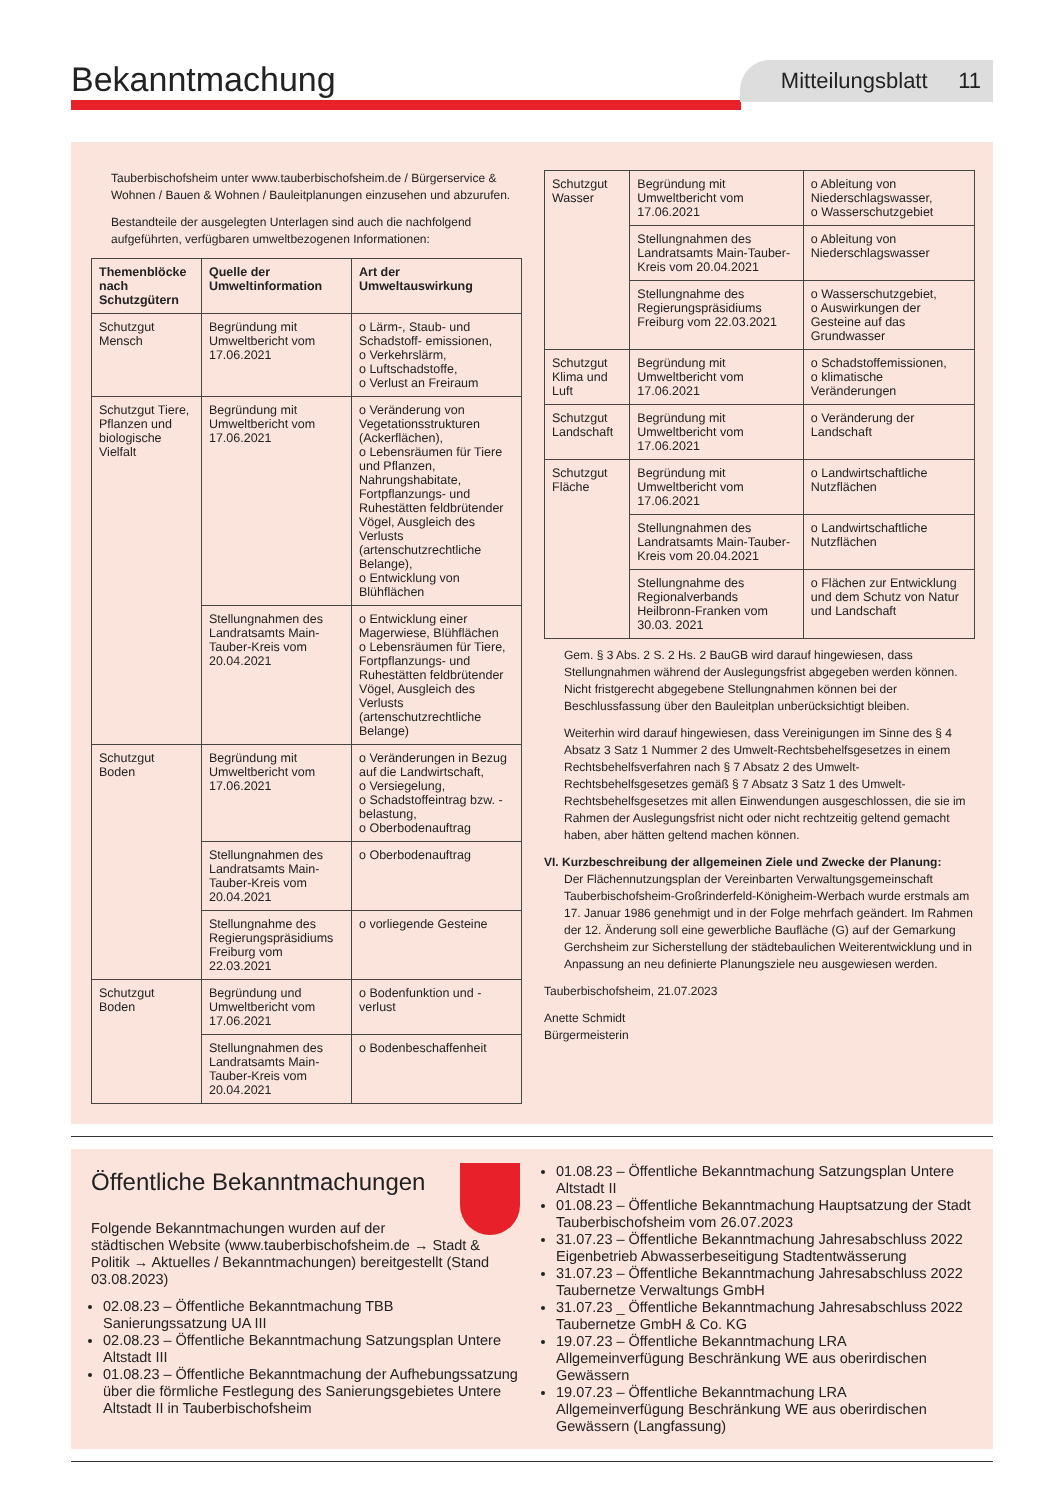Bekanntmachung
Mitteilungsblatt 11
Tauberbischofsheim unter www.tauberbischofsheim.de / Bürgerservice & Wohnen / Bauen & Wohnen / Bauleitplanungen einzusehen und abzurufen.
Bestandteile der ausgelegten Unterlagen sind auch die nachfolgend aufgeführten, verfügbaren umweltbezogenen Informationen:
| Themenblöcke nach Schutzgütern | Quelle der Umweltinformation | Art der Umweltauswirkung |
| --- | --- | --- |
| Schutzgut Mensch | Begründung mit Umweltbericht vom 17.06.2021 | o Lärm-, Staub- und Schadstoff- emissionen, o Verkehrslärm, o Luftschadstoffe, o Verlust an Freiraum |
| Schutzgut Tiere, Pflanzen und biologische Vielfalt | Begründung mit Umweltbericht vom 17.06.2021 | o Veränderung von Vegetationsstrukturen (Ackerflächen), o Lebensräumen für Tiere und Pflanzen, Nahrungshabitate, Fortpflanzungs- und Ruhestätten feldbrütender Vögel, Ausgleich des Verlusts (artenschutzrechtliche Belange), o Entwicklung von Blühflächen |
| | Stellungnahmen des Landratsamts Main-Tauber-Kreis vom 20.04.2021 | o Entwicklung einer Magerwiese, Blühflächen o Lebensräumen für Tiere, Fortpflanzungs- und Ruhestätten feldbrütender Vögel, Ausgleich des Verlusts (artenschutzrechtliche Belange) |
| Schutzgut Boden | Begründung mit Umweltbericht vom 17.06.2021 | o Veränderungen in Bezug auf die Landwirtschaft, o Versiegelung, o Schadstoffeintrag bzw. -belastung, o Oberbodenauftrag |
| | Stellungnahmen des Landratsamts Main-Tauber-Kreis vom 20.04.2021 | o Oberbodenauftrag |
| | Stellungnahme des Regierungspräsidiums Freiburg vom 22.03.2021 | o vorliegende Gesteine |
| Schutzgut Boden | Begründung und Umweltbericht vom 17.06.2021 | o Bodenfunktion und -verlust |
| | Stellungnahmen des Landratsamts Main-Tauber-Kreis vom 20.04.2021 | o Bodenbeschaffenheit |
| Schutzgut Wasser | Begründung mit Umweltbericht vom 17.06.2021 | o Ableitung von Niederschlagswasser, o Wasserschutzgebiet |
| | Stellungnahmen des Landratsamts Main-Tauber-Kreis vom 20.04.2021 | o Ableitung von Niederschlagswasser |
| | Stellungnahme des Regierungspräsidiums Freiburg vom 22.03.2021 | o Wasserschutzgebiet, o Auswirkungen der Gesteine auf das Grundwasser |
| Schutzgut Klima und Luft | Begründung mit Umweltbericht vom 17.06.2021 | o Schadstoffemissionen, o klimatische Veränderungen |
| Schutzgut Landschaft | Begründung mit Umweltbericht vom 17.06.2021 | o Veränderung der Landschaft |
| Schutzgut Fläche | Begründung mit Umweltbericht vom 17.06.2021 | o Landwirtschaftliche Nutzflächen |
| | Stellungnahmen des Landratsamts Main-Tauber-Kreis vom 20.04.2021 | o Landwirtschaftliche Nutzflächen |
| | Stellungnahme des Regionalverbands Heilbronn-Franken vom 30.03. 2021 | o Flächen zur Entwicklung und dem Schutz von Natur und Landschaft |
Gem. § 3 Abs. 2 S. 2 Hs. 2 BauGB wird darauf hingewiesen, dass Stellungnahmen während der Auslegungsfrist abgegeben werden können. Nicht fristgerecht abgegebene Stellungnahmen können bei der Beschlussfassung über den Bauleitplan unberücksichtigt bleiben.
Weiterhin wird darauf hingewiesen, dass Vereinigungen im Sinne des § 4 Absatz 3 Satz 1 Nummer 2 des Umwelt-Rechtsbehelfsgesetzes in einem Rechtsbehelfsverfahren nach § 7 Absatz 2 des Umwelt-Rechtsbehelfsgesetzes gemäß § 7 Absatz 3 Satz 1 des Umwelt-Rechtsbehelfsgesetzes mit allen Einwendungen ausgeschlossen, die sie im Rahmen der Auslegungsfrist nicht oder nicht rechtzeitig geltend gemacht haben, aber hätten geltend machen können.
VI. Kurzbeschreibung der allgemeinen Ziele und Zwecke der Planung:
Der Flächennutzungsplan der Vereinbarten Verwaltungsgemeinschaft Tauberbischofsheim-Großrinderfeld-Königheim-Werbach wurde erstmals am 17. Januar 1986 genehmigt und in der Folge mehrfach geändert. Im Rahmen der 12. Änderung soll eine gewerbliche Baufläche (G) auf der Gemarkung Gerchsheim zur Sicherstellung der städtebaulichen Weiterentwicklung und in Anpassung an neu definierte Planungsziele neu ausgewiesen werden.
Tauberbischofsheim, 21.07.2023
Anette Schmidt
Bürgermeisterin
Öffentliche Bekanntmachungen
Folgende Bekanntmachungen wurden auf der städtischen Website (www.tauberbischofsheim.de → Stadt & Politik → Aktuelles / Bekanntmachungen) bereitgestellt (Stand 03.08.2023)
02.08.23 – Öffentliche Bekanntmachung TBB Sanierungssatzung UA III
02.08.23 – Öffentliche Bekanntmachung Satzungsplan Untere Altstadt III
01.08.23 – Öffentliche Bekanntmachung der Aufhebungssatzung über die förmliche Festlegung des Sanierungsgebietes Untere Altstadt II in Tauberbischofsheim
01.08.23 – Öffentliche Bekanntmachung Satzungsplan Untere Altstadt II
01.08.23 – Öffentliche Bekanntmachung Hauptsatzung der Stadt Tauberbischofsheim vom 26.07.2023
31.07.23 – Öffentliche Bekanntmachung Jahresabschluss 2022 Eigenbetrieb Abwasserbeseitigung Stadtentwässerung
31.07.23 – Öffentliche Bekanntmachung Jahresabschluss 2022 Taubernetze Verwaltungs GmbH
31.07.23 _ Öffentliche Bekanntmachung Jahresabschluss 2022 Taubernetze GmbH & Co. KG
19.07.23 – Öffentliche Bekanntmachung LRA Allgemeinverfügung Beschränkung WE aus oberirdischen Gewässern
19.07.23 – Öffentliche Bekanntmachung LRA Allgemeinverfügung Beschränkung WE aus oberirdischen Gewässern (Langfassung)